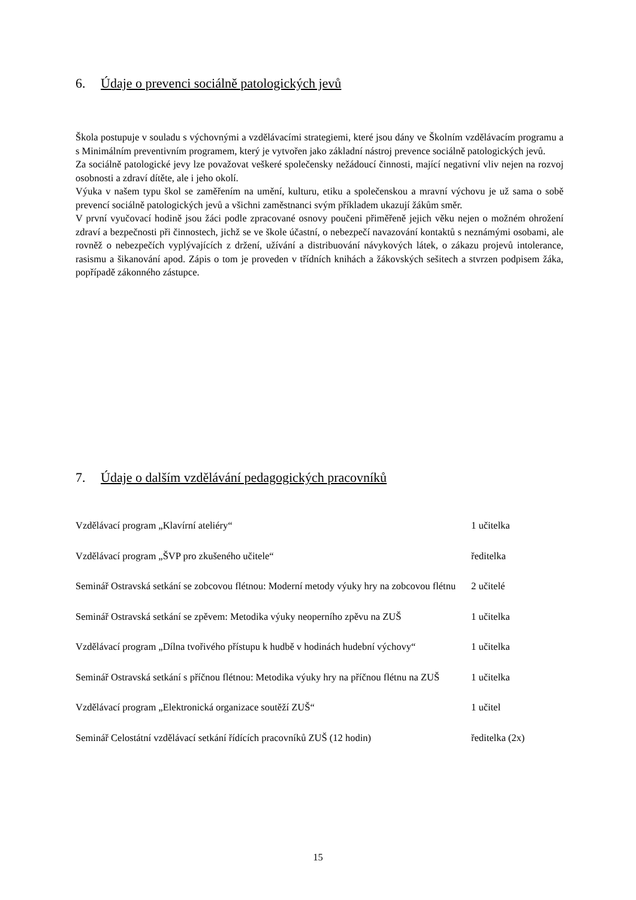6. Údaje o prevenci sociálně patologických jevů
Škola postupuje v souladu s výchovnými a vzdělávacími strategiemi, které jsou dány ve Školním vzdělávacím programu a s Minimálním preventivním programem, který je vytvořen jako základní nástroj prevence sociálně patologických jevů.
Za sociálně patologické jevy lze považovat veškeré společensky nežádoucí činnosti, mající negativní vliv nejen na rozvoj osobnosti a zdraví dítěte, ale i jeho okolí.
Výuka v našem typu škol se zaměřením na umění, kulturu, etiku a společenskou a mravní výchovu je už sama o sobě prevencí sociálně patologických jevů a všichni zaměstnanci svým příkladem ukazují žákům směr.
V první vyučovací hodině jsou žáci podle zpracované osnovy poučeni přiměřeně jejich věku nejen o možném ohrožení zdraví a bezpečnosti při činnostech, jichž se ve škole účastní, o nebezpečí navazování kontaktů s neznámými osobami, ale rovněž o nebezpečích vyplývajících z držení, užívání a distribuování návykových látek, o zákazu projevů intolerance, rasismu a šikanování apod. Zápis o tom je proveden v třídních knihách a žákovských sešitech a stvrzen podpisem žáka, popřípadě zákonného zástupce.
7. Údaje o dalším vzdělávání pedagogických pracovníků
| Vzdělávací program „Klavírní ateliéry“ | 1 učitelka |
| Vzdělávací program „ŠVP pro zkušeného učitele“ | ředitelka |
| Seminář Ostravská setkání se zobcovou flétnou: Moderní metody výuky hry na zobcovou flétnu | 2 učitelé |
| Seminář Ostravská setkání se zpěvem: Metodika výuky neoperního zpěvu na ZUŠ | 1 učitelka |
| Vzdělávací program „Dílna tvořivého přístupu k hudbě v hodinách hudební výchovy“ | 1 učitelka |
| Seminář Ostravská setkání s příčnou flétnou: Metodika výuky hry na příčnou flétnu na ZUŠ | 1 učitelka |
| Vzdělávací program „Elektronická organizace soutěží ZUŠ“ | 1 učitel |
| Seminář Celostátní vzdělávací setkání řídících pracovníků ZUŠ (12 hodin) | ředitelka (2x) |
15